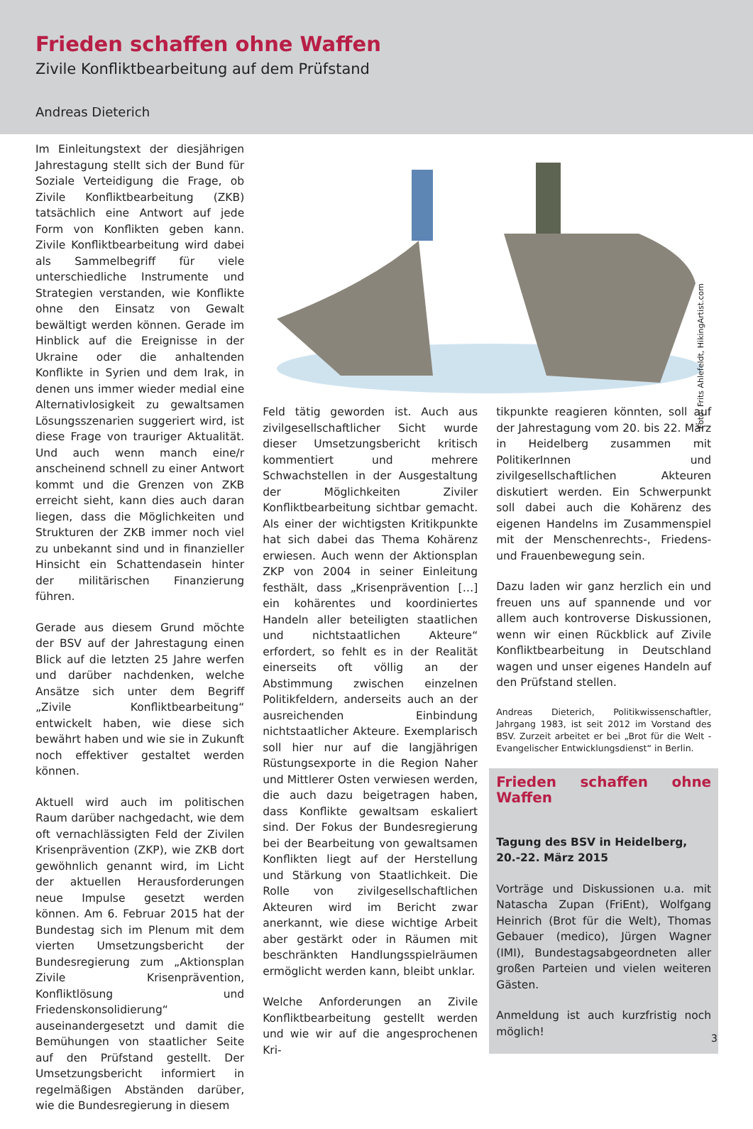Frieden schaffen ohne Waffen
Zivile Konfliktbearbeitung auf dem Prüfstand
Andreas Dieterich
Im Einleitungstext der diesjährigen Jahrestagung stellt sich der Bund für Soziale Verteidigung die Frage, ob Zivile Konfliktbearbeitung (ZKB) tatsächlich eine Antwort auf jede Form von Konflikten geben kann. Zivile Konfliktbearbeitung wird dabei als Sammelbegriff für viele unterschiedliche Instrumente und Strategien verstanden, wie Konflikte ohne den Einsatz von Gewalt bewältigt werden können. Gerade im Hinblick auf die Ereignisse in der Ukraine oder die anhaltenden Konflikte in Syrien und dem Irak, in denen uns immer wieder medial eine Alternativlosigkeit zu gewaltsamen Lösungsszenarien suggeriert wird, ist diese Frage von trauriger Aktualität. Und auch wenn manch eine/r anscheinend schnell zu einer Antwort kommt und die Grenzen von ZKB erreicht sieht, kann dies auch daran liegen, dass die Möglichkeiten und Strukturen der ZKB immer noch viel zu unbekannt sind und in finanzieller Hinsicht ein Schattendasein hinter der militärischen Finanzierung führen.
Gerade aus diesem Grund möchte der BSV auf der Jahrestagung einen Blick auf die letzten 25 Jahre werfen und darüber nachdenken, welche Ansätze sich unter dem Begriff „Zivile Konfliktbearbeitung“ entwickelt haben, wie diese sich bewährt haben und wie sie in Zukunft noch effektiver gestaltet werden können.
Aktuell wird auch im politischen Raum darüber nachgedacht, wie dem oft vernachlässigten Feld der Zivilen Krisenprävention (ZKP), wie ZKB dort gewöhnlich genannt wird, im Licht der aktuellen Herausforderungen neue Impulse gesetzt werden können. Am 6. Februar 2015 hat der Bundestag sich im Plenum mit dem vierten Umsetzungsbericht der Bundesregierung zum „Aktionsplan Zivile Krisenprävention, Konfliktlösung und Friedenskonsolidierung“ auseinandergesetzt und damit die Bemühungen von staatlicher Seite auf den Prüfstand gestellt. Der Umsetzungsbericht informiert in regelmäßigen Abständen darüber, wie die Bundesregierung in diesem
Foto: Frits Ahlefeldt, HikingArtist.com
Feld tätig geworden ist. Auch aus zivilgesellschaftlicher Sicht wurde dieser Umsetzungsbericht kritisch kommentiert und mehrere Schwachstellen in der Ausgestaltung der Möglichkeiten Ziviler Konfliktbearbeitung sichtbar gemacht. Als einer der wichtigsten Kritikpunkte hat sich dabei das Thema Kohärenz erwiesen. Auch wenn der Aktionsplan ZKP von 2004 in seiner Einleitung festhält, dass „Krisenprävention […] ein kohärentes und koordiniertes Handeln aller beteiligten staatlichen und nichtstaatlichen Akteure“ erfordert, so fehlt es in der Realität einerseits oft völlig an der Abstimmung zwischen einzelnen Politikfeldern, anderseits auch an der ausreichenden Einbindung nichtstaatlicher Akteure. Exemplarisch soll hier nur auf die langjährigen Rüstungsexporte in die Region Naher und Mittlerer Osten verwiesen werden, die auch dazu beigetragen haben, dass Konflikte gewaltsam eskaliert sind. Der Fokus der Bundesregierung bei der Bearbeitung von gewaltsamen Konflikten liegt auf der Herstellung und Stärkung von Staatlichkeit. Die Rolle von zivilgesellschaftlichen Akteuren wird im Bericht zwar anerkannt, wie diese wichtige Arbeit aber gestärkt oder in Räumen mit beschränkten Handlungsspielräumen ermöglicht werden kann, bleibt unklar.
Welche Anforderungen an Zivile Konfliktbearbeitung gestellt werden und wie wir auf die angesprochenen Kri-
tikpunkte reagieren könnten, soll auf der Jahrestagung vom 20. bis 22. März in Heidelberg zusammen mit PolitikerInnen und zivilgesellschaftlichen Akteuren diskutiert werden. Ein Schwerpunkt soll dabei auch die Kohärenz des eigenen Handelns im Zusammenspiel mit der Menschenrechts-, Friedens- und Frauenbewegung sein.
Dazu laden wir ganz herzlich ein und freuen uns auf spannende und vor allem auch kontroverse Diskussionen, wenn wir einen Rückblick auf Zivile Konfliktbearbeitung in Deutschland wagen und unser eigenes Handeln auf den Prüfstand stellen.
Andreas Dieterich, Politikwissenschaftler, Jahrgang 1983, ist seit 2012 im Vorstand des BSV. Zurzeit arbeitet er bei „Brot für die Welt - Evangelischer Entwicklungsdienst“ in Berlin.
Frieden schaffen ohne Waffen
Tagung des BSV in Heidelberg,
20.-22. März 2015
Vorträge und Diskussionen u.a. mit Natascha Zupan (FriEnt), Wolfgang Heinrich (Brot für die Welt), Thomas Gebauer (medico), Jürgen Wagner (IMI), Bundestagsabgeordneten aller großen Parteien und vielen weiteren Gästen.
Anmeldung ist auch kurzfristig noch möglich!
3